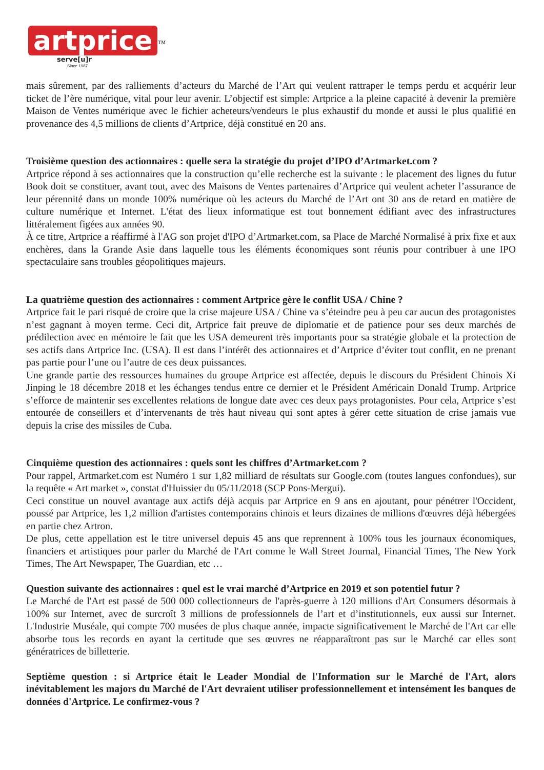artprice<sup>™</sup>
serve[u]r
Since 1987
mais sûrement, par des ralliements d’acteurs du Marché de l’Art qui veulent rattraper le temps perdu et acquérir leur ticket de l’ère numérique, vital pour leur avenir. L’objectif est simple: Artprice a la pleine capacité à devenir la première Maison de Ventes numérique avec le fichier acheteurs/vendeurs le plus exhaustif du monde et aussi le plus qualifié en provenance des 4,5 millions de clients d’Artprice, déjà constitué en 20 ans.
Troisième question des actionnaires : quelle sera la stratégie du projet d’IPO d’Artmarket.com ?
Artprice répond à ses actionnaires que la construction qu’elle recherche est la suivante : le placement des lignes du futur Book doit se constituer, avant tout, avec des Maisons de Ventes partenaires d’Artprice qui veulent acheter l’assurance de leur pérennité dans un monde 100% numérique où les acteurs du Marché de l’Art ont 30 ans de retard en matière de culture numérique et Internet. L'état des lieux informatique est tout bonnement édifiant avec des infrastructures littéralement figées aux années 90.
À ce titre, Artprice a réaffirmé à l'AG son projet d'IPO d’Artmarket.com, sa Place de Marché Normalisé à prix fixe et aux enchères, dans la Grande Asie dans laquelle tous les éléments économiques sont réunis pour contribuer à une IPO spectaculaire sans troubles géopolitiques majeurs.
La quatrième question des actionnaires : comment Artprice gère le conflit USA / Chine ?
Artprice fait le pari risqué de croire que la crise majeure USA / Chine va s’éteindre peu à peu car aucun des protagonistes n’est gagnant à moyen terme. Ceci dit, Artprice fait preuve de diplomatie et de patience pour ses deux marchés de prédilection avec en mémoire le fait que les USA demeurent très importants pour sa stratégie globale et la protection de ses actifs dans Artprice Inc. (USA). Il est dans l’intérêt des actionnaires et d’Artprice d’éviter tout conflit, en ne prenant pas partie pour l’une ou l’autre de ces deux puissances.
Une grande partie des ressources humaines du groupe Artprice est affectée, depuis le discours du Président Chinois Xi Jinping le 18 décembre 2018 et les échanges tendus entre ce dernier et le Président Américain Donald Trump. Artprice s’efforce de maintenir ses excellentes relations de longue date avec ces deux pays protagonistes. Pour cela, Artprice s’est entourée de conseillers et d’intervenants de très haut niveau qui sont aptes à gérer cette situation de crise jamais vue depuis la crise des missiles de Cuba.
Cinquième question des actionnaires : quels sont les chiffres d’Artmarket.com ?
Pour rappel, Artmarket.com est Numéro 1 sur 1,82 milliard de résultats sur Google.com (toutes langues confondues), sur la requête « Art market », constat d'Huissier du 05/11/2018 (SCP Pons-Mergui).
Ceci constitue un nouvel avantage aux actifs déjà acquis par Artprice en 9 ans en ajoutant, pour pénétrer l'Occident, poussé par Artprice, les 1,2 million d'artistes contemporains chinois et leurs dizaines de millions d'œuvres déjà hébergées en partie chez Artron.
De plus, cette appellation est le titre universel depuis 45 ans que reprennent à 100% tous les journaux économiques, financiers et artistiques pour parler du Marché de l'Art comme le Wall Street Journal, Financial Times, The New York Times, The Art Newspaper, The Guardian, etc …
Question suivante des actionnaires : quel est le vrai marché d’Artprice en 2019 et son potentiel futur ?
Le Marché de l'Art est passé de 500 000 collectionneurs de l'après-guerre à 120 millions d'Art Consumers désormais à 100% sur Internet, avec de surcroît 3 millions de professionnels de l’art et d’institutionnels, eux aussi sur Internet. L'Industrie Muséale, qui compte 700 musées de plus chaque année, impacte significativement le Marché de l'Art car elle absorbe tous les records en ayant la certitude que ses œuvres ne réapparaîtront pas sur le Marché car elles sont génératrices de billetterie.
Septième question : si Artprice était le Leader Mondial de l'Information sur le Marché de l'Art, alors inévitablement les majors du Marché de l'Art devraient utiliser professionnellement et intensément les banques de données d'Artprice. Le confirmez-vous ?